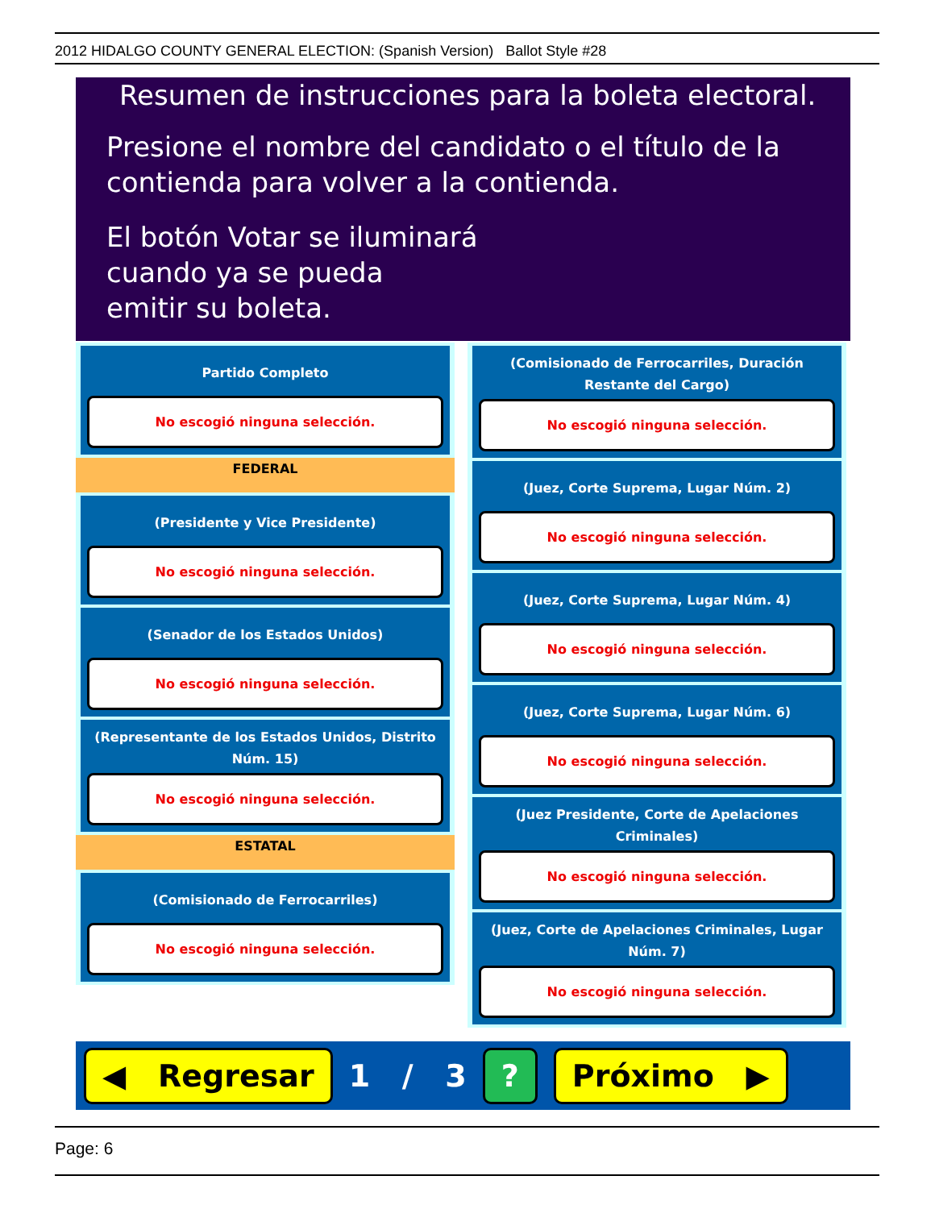2012 HIDALGO COUNTY GENERAL ELECTION: (Spanish Version) Ballot Style #28
Resumen de instrucciones para la boleta electoral.
Presione el nombre del candidato o el título de la
contienda para volver a la contienda.
El botón Votar se iluminará
cuando ya se pueda
emitir su boleta.
Partido Completo
No escogió ninguna selección.
FEDERAL
(Presidente y Vice Presidente)
No escogió ninguna selección.
(Senador de los Estados Unidos)
No escogió ninguna selección.
(Representante de los Estados Unidos, Distrito Núm. 15)
No escogió ninguna selección.
ESTATAL
(Comisionado de Ferrocarriles)
No escogió ninguna selección.
(Comisionado de Ferrocarriles, Duración Restante del Cargo)
No escogió ninguna selección.
(Juez, Corte Suprema, Lugar Núm. 2)
No escogió ninguna selección.
(Juez, Corte Suprema, Lugar Núm. 4)
No escogió ninguna selección.
(Juez, Corte Suprema, Lugar Núm. 6)
No escogió ninguna selección.
(Juez Presidente, Corte de Apelaciones Criminales)
No escogió ninguna selección.
(Juez, Corte de Apelaciones Criminales, Lugar Núm. 7)
No escogió ninguna selección.
◀ Regresar 1 / 3? Próximo ▶
Page: 6